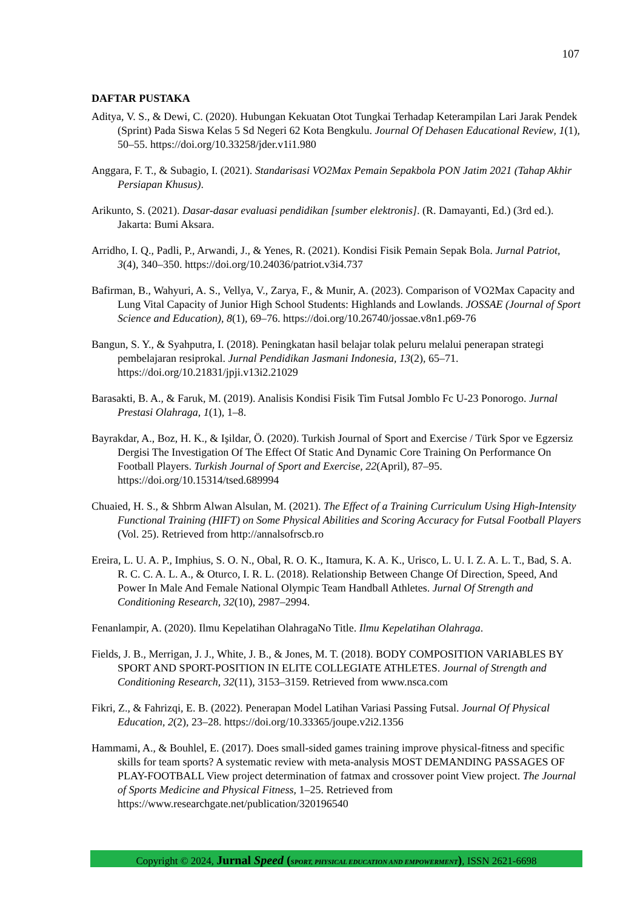107
DAFTAR PUSTAKA
Aditya, V. S., & Dewi, C. (2020). Hubungan Kekuatan Otot Tungkai Terhadap Keterampilan Lari Jarak Pendek (Sprint) Pada Siswa Kelas 5 Sd Negeri 62 Kota Bengkulu. Journal Of Dehasen Educational Review, 1(1), 50–55. https://doi.org/10.33258/jder.v1i1.980
Anggara, F. T., & Subagio, I. (2021). Standarisasi VO2Max Pemain Sepakbola PON Jatim 2021 (Tahap Akhir Persiapan Khusus).
Arikunto, S. (2021). Dasar-dasar evaluasi pendidikan [sumber elektronis]. (R. Damayanti, Ed.) (3rd ed.). Jakarta: Bumi Aksara.
Arridho, I. Q., Padli, P., Arwandi, J., & Yenes, R. (2021). Kondisi Fisik Pemain Sepak Bola. Jurnal Patriot, 3(4), 340–350. https://doi.org/10.24036/patriot.v3i4.737
Bafirman, B., Wahyuri, A. S., Vellya, V., Zarya, F., & Munir, A. (2023). Comparison of VO2Max Capacity and Lung Vital Capacity of Junior High School Students: Highlands and Lowlands. JOSSAE (Journal of Sport Science and Education), 8(1), 69–76. https://doi.org/10.26740/jossae.v8n1.p69-76
Bangun, S. Y., & Syahputra, I. (2018). Peningkatan hasil belajar tolak peluru melalui penerapan strategi pembelajaran resiprokal. Jurnal Pendidikan Jasmani Indonesia, 13(2), 65–71. https://doi.org/10.21831/jpji.v13i2.21029
Barasakti, B. A., & Faruk, M. (2019). Analisis Kondisi Fisik Tim Futsal Jomblo Fc U-23 Ponorogo. Jurnal Prestasi Olahraga, 1(1), 1–8.
Bayrakdar, A., Boz, H. K., & Işildar, Ö. (2020). Turkish Journal of Sport and Exercise / Türk Spor ve Egzersiz Dergisi The Investigation Of The Effect Of Static And Dynamic Core Training On Performance On Football Players. Turkish Journal of Sport and Exercise, 22(April), 87–95. https://doi.org/10.15314/tsed.689994
Chuaied, H. S., & Shbrm Alwan Alsulan, M. (2021). The Effect of a Training Curriculum Using High-Intensity Functional Training (HIFT) on Some Physical Abilities and Scoring Accuracy for Futsal Football Players (Vol. 25). Retrieved from http://annalsofrscb.ro
Ereira, L. U. A. P., Imphius, S. O. N., Obal, R. O. K., Itamura, K. A. K., Urisco, L. U. I. Z. A. L. T., Bad, S. A. R. C. C. A. L. A., & Oturco, I. R. L. (2018). Relationship Between Change Of Direction, Speed, And Power In Male And Female National Olympic Team Handball Athletes. Jurnal Of Strength and Conditioning Research, 32(10), 2987–2994.
Fenanlampir, A. (2020). Ilmu Kepelatihan OlahragaNo Title. Ilmu Kepelatihan Olahraga.
Fields, J. B., Merrigan, J. J., White, J. B., & Jones, M. T. (2018). BODY COMPOSITION VARIABLES BY SPORT AND SPORT-POSITION IN ELITE COLLEGIATE ATHLETES. Journal of Strength and Conditioning Research, 32(11), 3153–3159. Retrieved from www.nsca.com
Fikri, Z., & Fahrizqi, E. B. (2022). Penerapan Model Latihan Variasi Passing Futsal. Journal Of Physical Education, 2(2), 23–28. https://doi.org/10.33365/joupe.v2i2.1356
Hammami, A., & Bouhlel, E. (2017). Does small-sided games training improve physical-fitness and specific skills for team sports? A systematic review with meta-analysis MOST DEMANDING PASSAGES OF PLAY-FOOTBALL View project determination of fatmax and crossover point View project. The Journal of Sports Medicine and Physical Fitness, 1–25. Retrieved from https://www.researchgate.net/publication/320196540
Copyright © 2024, Jurnal Speed (SPORT, PHYSICAL EDUCATION AND EMPOWERMENT), ISSN 2621-6698